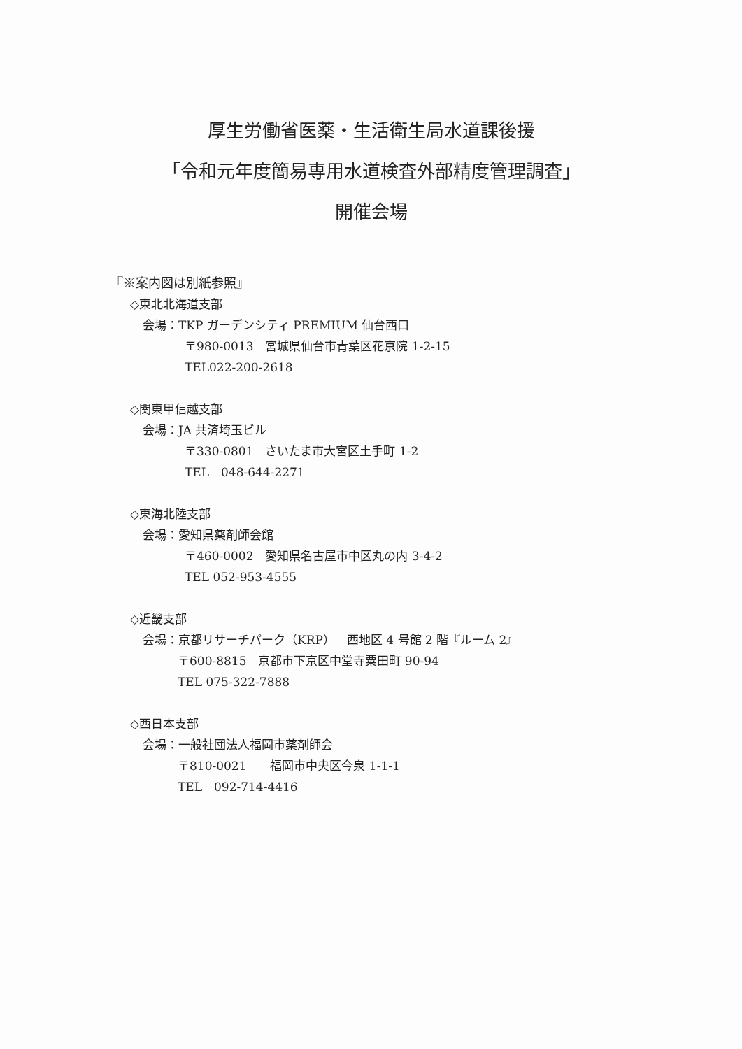厚生労働省医薬・生活衛生局水道課後援
「令和元年度簡易専用水道検査外部精度管理調査」
開催会場
『※案内図は別紙参照』
◇東北北海道支部
会場：TKP ガーデンシティ PREMIUM 仙台西口
〒980-0013　宮城県仙台市青葉区花京院 1-2-15
TEL022-200-2618
◇関東甲信越支部
会場：JA 共済埼玉ビル
〒330-0801　さいたま市大宮区土手町 1-2
TEL　048-644-2271
◇東海北陸支部
会場：愛知県薬剤師会館
〒460-0002　愛知県名古屋市中区丸の内 3-4-2
TEL 052-953-4555
◇近畿支部
会場：京都リサーチパーク（KRP）　西地区 4 号館 2 階『ルーム 2』
〒600-8815　京都市下京区中堂寺粟田町 90-94
TEL 075-322-7888
◇西日本支部
会場：一般社団法人福岡市薬剤師会
〒810-0021　　福岡市中央区今泉 1-1-1
TEL　092-714-4416